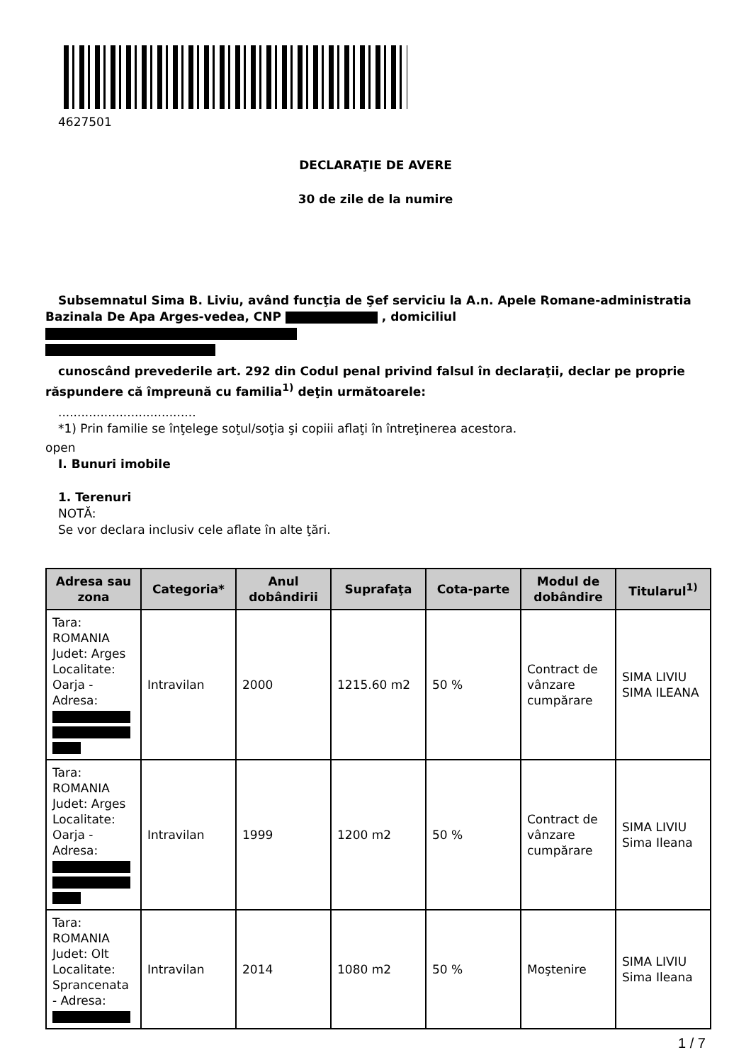4627501
DECLARAŢIE DE AVERE
30 de zile de la numire
Subsemnatul Sima B. Liviu, având funcţia de Şef serviciu la A.n. Apele Romane-administratia
Bazinala De Apa Arges-vedea, CNP , domiciliul
cunoscând prevederile art. 292 din Codul penal privind falsul în declaraţii, declar pe proprie
răspundere că împreună cu familia<sup>1)</sup> deţin următoarele:
....................................
*1) Prin familie se înţelege soţul/soţia şi copiii aflaţi în întreţinerea acestora.
open
I. Bunuri imobile
1. Terenuri
NOTĂ:
Se vor declara inclusiv cele aflate în alte ţări.
| Adresa sau zona | Categoria* | Anul dobândirii | Suprafaţa | Cota-parte | Modul de dobândire | Titularul<sup>1)</sup> |
| --- | --- | --- | --- | --- | --- | --- |
| Tara: ROMANIA Judet: Arges Localitate: Oarja - Adresa: | Intravilan | 2000 | 1215.60 m2 | 50 % | Contract de vânzare cumpărare | SIMA LIVIU SIMA ILEANA |
| Tara: ROMANIA Judet: Arges Localitate: Oarja - Adresa: | Intravilan | 1999 | 1200 m2 | 50 % | Contract de vânzare cumpărare | SIMA LIVIU Sima Ileana |
| Tara: ROMANIA Judet: Olt Localitate: Sprancenata - Adresa: | Intravilan | 2014 | 1080 m2 | 50 % | Moştenire | SIMA LIVIU Sima Ileana |
1 / 7